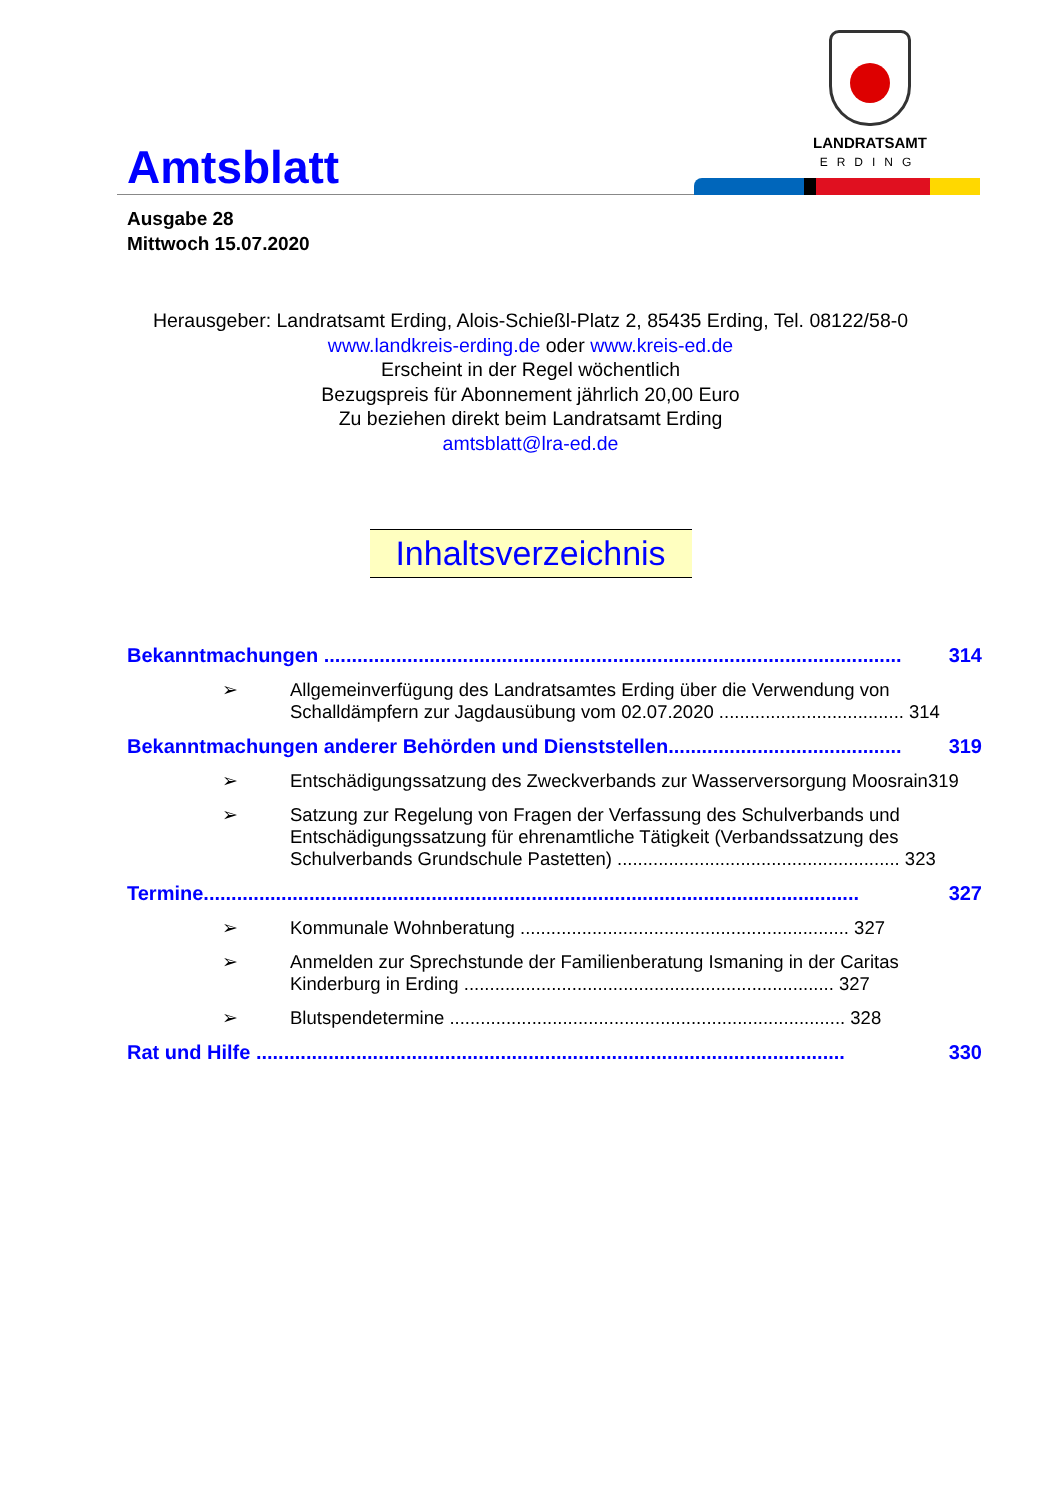Amtsblatt
LANDRATSAMT
ERDING
Ausgabe 28
Mittwoch 15.07.2020
Herausgeber: Landratsamt Erding, Alois-Schießl-Platz 2, 85435 Erding, Tel. 08122/58-0
www.landkreis-erding.de oder www.kreis-ed.de
Erscheint in der Regel wöchentlich
Bezugspreis für Abonnement jährlich 20,00 Euro
Zu beziehen direkt beim Landratsamt Erding
amtsblatt@lra-ed.de
Inhaltsverzeichnis
Bekanntmachungen ........................................................................................................ 314
➢ Allgemeinverfügung des Landratsamtes Erding über die Verwendung von Schalldämpfern zur Jagdausübung vom 02.07.2020 .................................... 314
Bekanntmachungen anderer Behörden und Dienststellen.......................................... 319
➢ Entschädigungssatzung des Zweckverbands zur Wasserversorgung Moosrain319
➢ Satzung zur Regelung von Fragen der Verfassung des Schulverbands und Entschädigungssatzung für ehrenamtliche Tätigkeit (Verbandssatzung des Schulverbands Grundschule Pastetten) ....................................................... 323
Termine...................................................................................................................... 327
➢ Kommunale Wohnberatung ................................................................ 327
➢ Anmelden zur Sprechstunde der Familienberatung Ismaning in der Caritas Kinderburg in Erding ........................................................................ 327
➢ Blutspendetermine ............................................................................. 328
Rat und Hilfe .......................................................................................................... 330